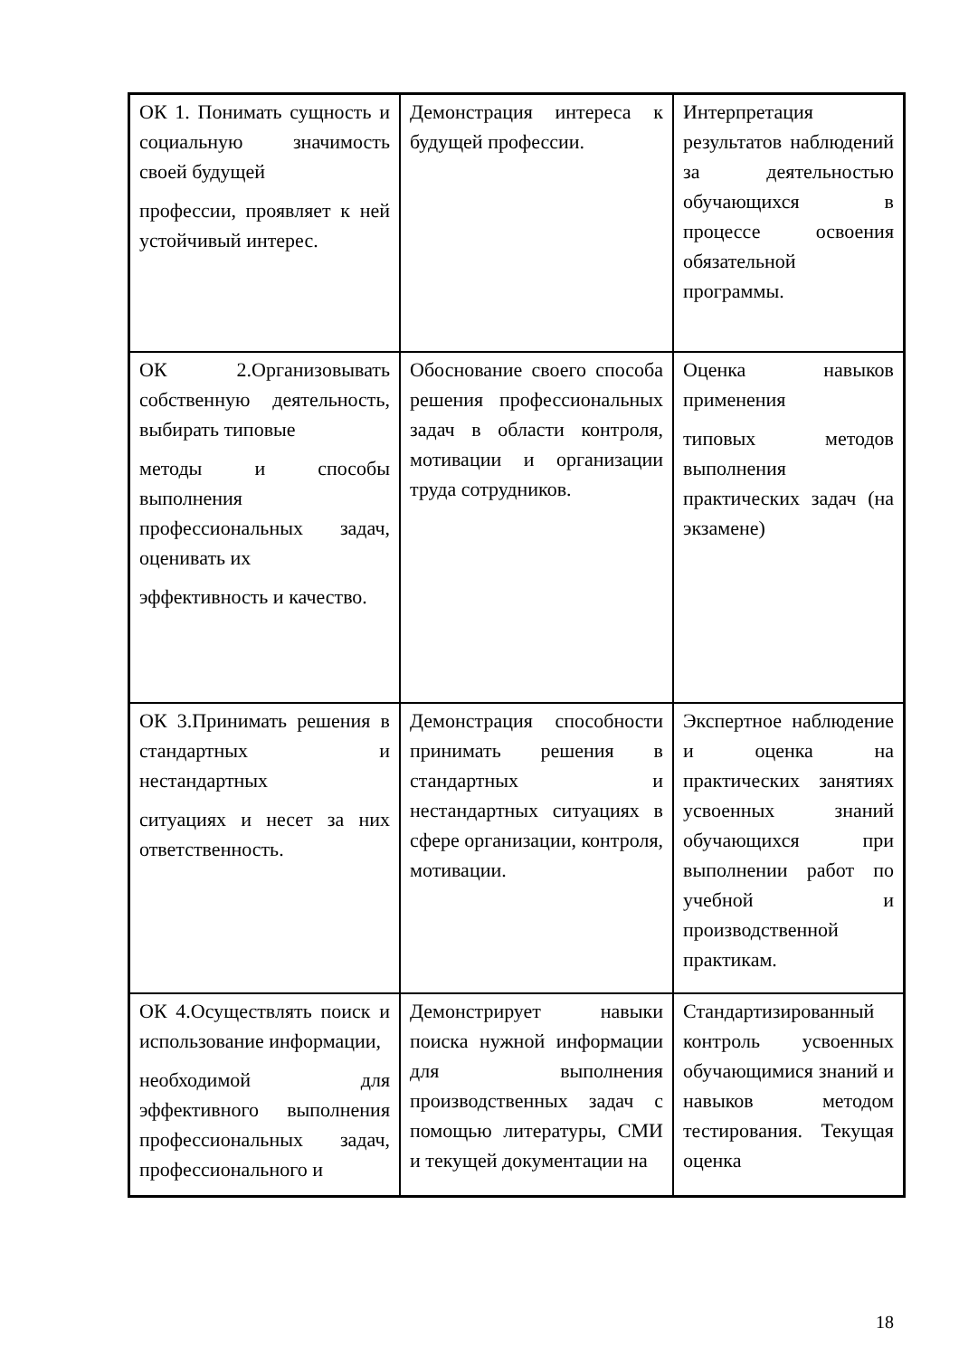| ОК 1. Понимать сущность и социальную значимость своей будущей профессии, проявляет к ней устойчивый интерес. | Демонстрация интереса к будущей профессии. | Интерпретация результатов наблюдений за деятельностью обучающихся в процессе освоения обязательной программы. |
| ОК 2.Организовывать собственную деятельность, выбирать типовые методы и способы выполнения профессиональных задач, оценивать их эффективность и качество. | Обоснование своего способа решения профессиональных задач в области контроля, мотивации и организации труда сотрудников. | Оценка навыков применения типовых методов выполнения практических задач (на экзамене) |
| ОК 3.Принимать решения в стандартных и нестандартных ситуациях и несет за них ответственность. | Демонстрация способности принимать решения в стандартных и нестандартных ситуациях в сфере организации, контроля, мотивации. | Экспертное наблюдение и оценка на практических занятиях усвоенных знаний обучающихся при выполнении работ по учебной и производственной практикам. |
| ОК 4.Осуществлять поиск и использование информации, необходимой для эффективного выполнения профессиональных задач, профессионального и | Демонстрирует навыки поиска нужной информации для выполнения производственных задач с помощью литературы, СМИ и текущей документации на | Стандартизированный контроль усвоенных обучающимися знаний и навыков методом тестирования. Текущая оценка |
18